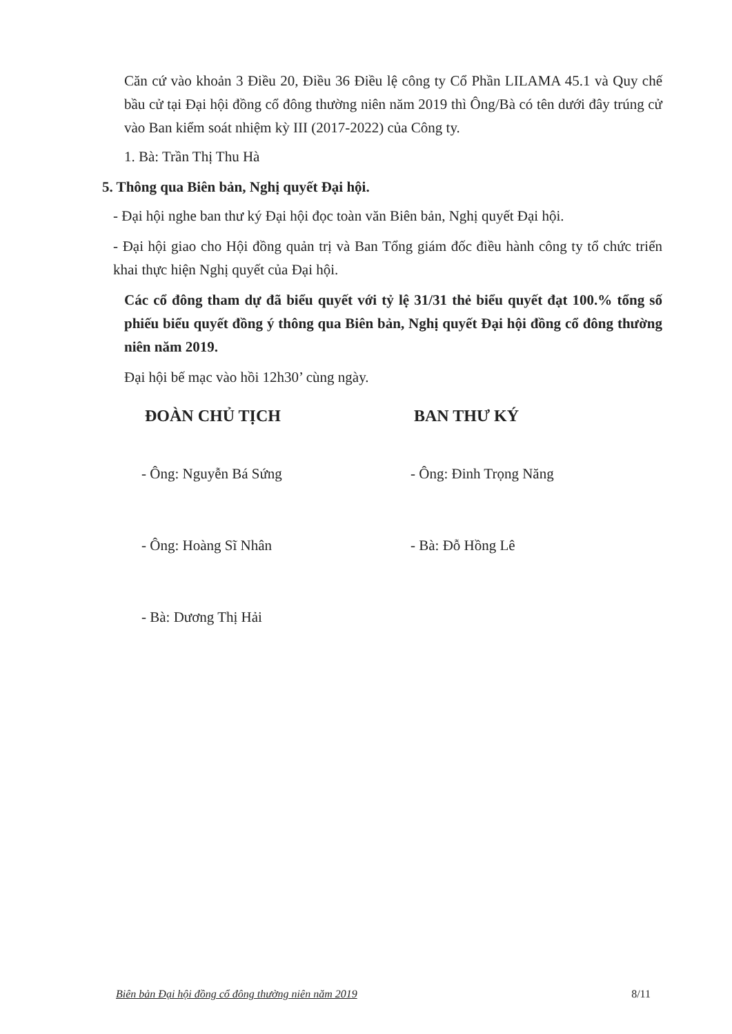Căn cứ vào khoản 3 Điều 20, Điều 36 Điều lệ công ty Cổ Phần LILAMA 45.1 và Quy chế bầu cử tại Đại hội đồng cổ đông thường niên năm 2019 thì Ông/Bà có tên dưới đây trúng cử vào Ban kiểm soát nhiệm kỳ III (2017-2022) của Công ty.
1. Bà: Trần Thị Thu Hà
5. Thông qua Biên bản, Nghị quyết Đại hội.
- Đại hội nghe ban thư ký Đại hội đọc toàn văn Biên bản, Nghị quyết Đại hội.
- Đại hội giao cho Hội đồng quản trị và Ban Tổng giám đốc điều hành công ty tổ chức triển khai thực hiện Nghị quyết của Đại hội.
Các cổ đông tham dự đã biểu quyết với tỷ lệ 31/31 thẻ biểu quyết đạt 100.% tổng số phiếu biểu quyết đồng ý thông qua Biên bản, Nghị quyết Đại hội đồng cổ đông thường niên năm 2019.
Đại hội bế mạc vào hồi 12h30’ cùng ngày.
ĐOÀN CHỦ TỊCH
- Ông: Nguyễn Bá Sứng
- Ông: Hoàng Sĩ Nhân
- Bà: Dương Thị Hải
BAN THƯ KÝ
- Ông: Đinh Trọng Năng
- Bà: Đỗ Hồng Lê
Biên bản Đại hội đồng cổ đông thường niên năm 2019 8/11